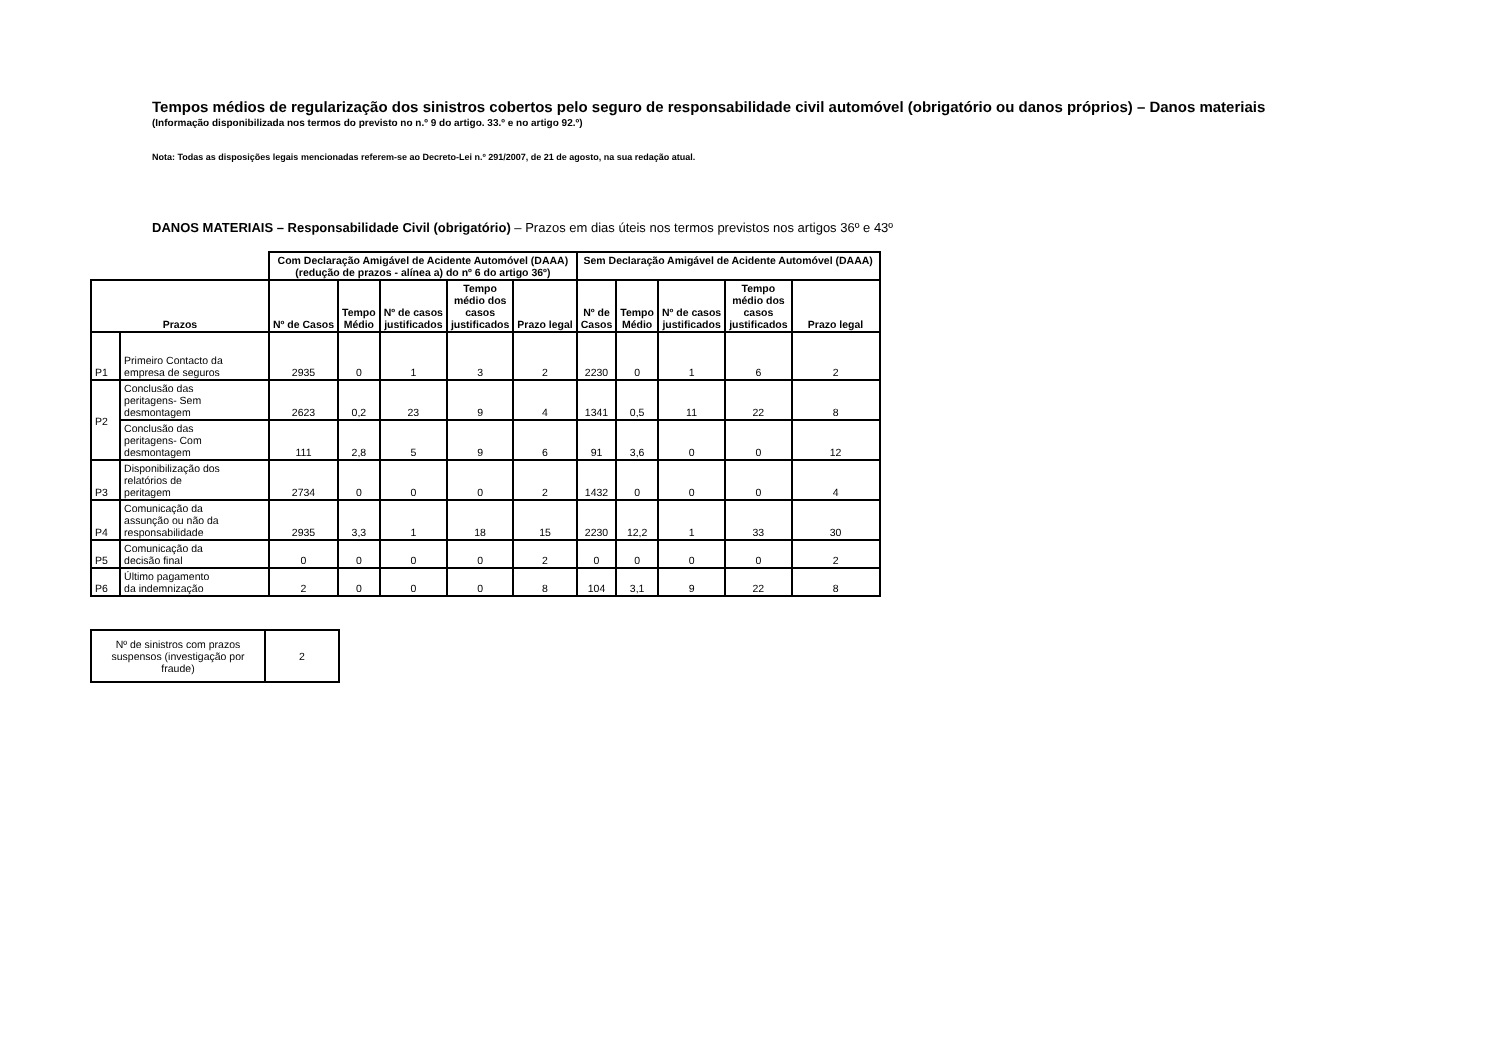Tempos médios de regularização dos sinistros cobertos pelo seguro de responsabilidade civil automóvel (obrigatório ou danos próprios) – Danos materiais
(Informação disponibilizada nos termos do previsto no n.º 9 do artigo. 33.º e no artigo 92.º)
Nota: Todas as disposições legais mencionadas referem-se ao Decreto-Lei n.º 291/2007, de 21 de agosto, na sua redação atual.
DANOS MATERIAIS – Responsabilidade Civil (obrigatório) – Prazos em dias úteis nos termos previstos nos artigos 36º e 43º
| | | Com Declaração Amigável de Acidente Automóvel (DAAA) (redução de prazos - alínea a) do nº 6 do artigo 36º) | | | | | Sem Declaração Amigável de Acidente Automóvel (DAAA) | | | | |
| Prazos | | Nº de Casos | Tempo Médio | Nº de casos justificados | Tempo médio dos casos justificados | Prazo legal | Nº de Casos | Tempo Médio | Nº de casos justificados | Tempo médio dos casos justificados | Prazo legal |
| P1 | Primeiro Contacto da empresa de seguros | 2935 | 0 | 1 | 3 | 2 | 2230 | 0 | 1 | 6 | 2 |
| P2 | Conclusão das peritagens- Sem desmontagem | 2623 | 0,2 | 23 | 9 | 4 | 1341 | 0,5 | 11 | 22 | 8 |
| | Conclusão das peritagens- Com desmontagem | 111 | 2,8 | 5 | 9 | 6 | 91 | 3,6 | 0 | 0 | 12 |
| P3 | Disponibilização dos relatórios de peritagem | 2734 | 0 | 0 | 0 | 2 | 1432 | 0 | 0 | 0 | 4 |
| P4 | Comunicação da assunção ou não da responsabilidade | 2935 | 3,3 | 1 | 18 | 15 | 2230 | 12,2 | 1 | 33 | 30 |
| P5 | Comunicação da decisão final | 0 | 0 | 0 | 0 | 2 | 0 | 0 | 0 | 0 | 2 |
| P6 | Último pagamento da indemnização | 2 | 0 | 0 | 0 | 8 | 104 | 3,1 | 9 | 22 | 8 |
| Nº de sinistros com prazos suspensos (investigação por fraude) | 2 |